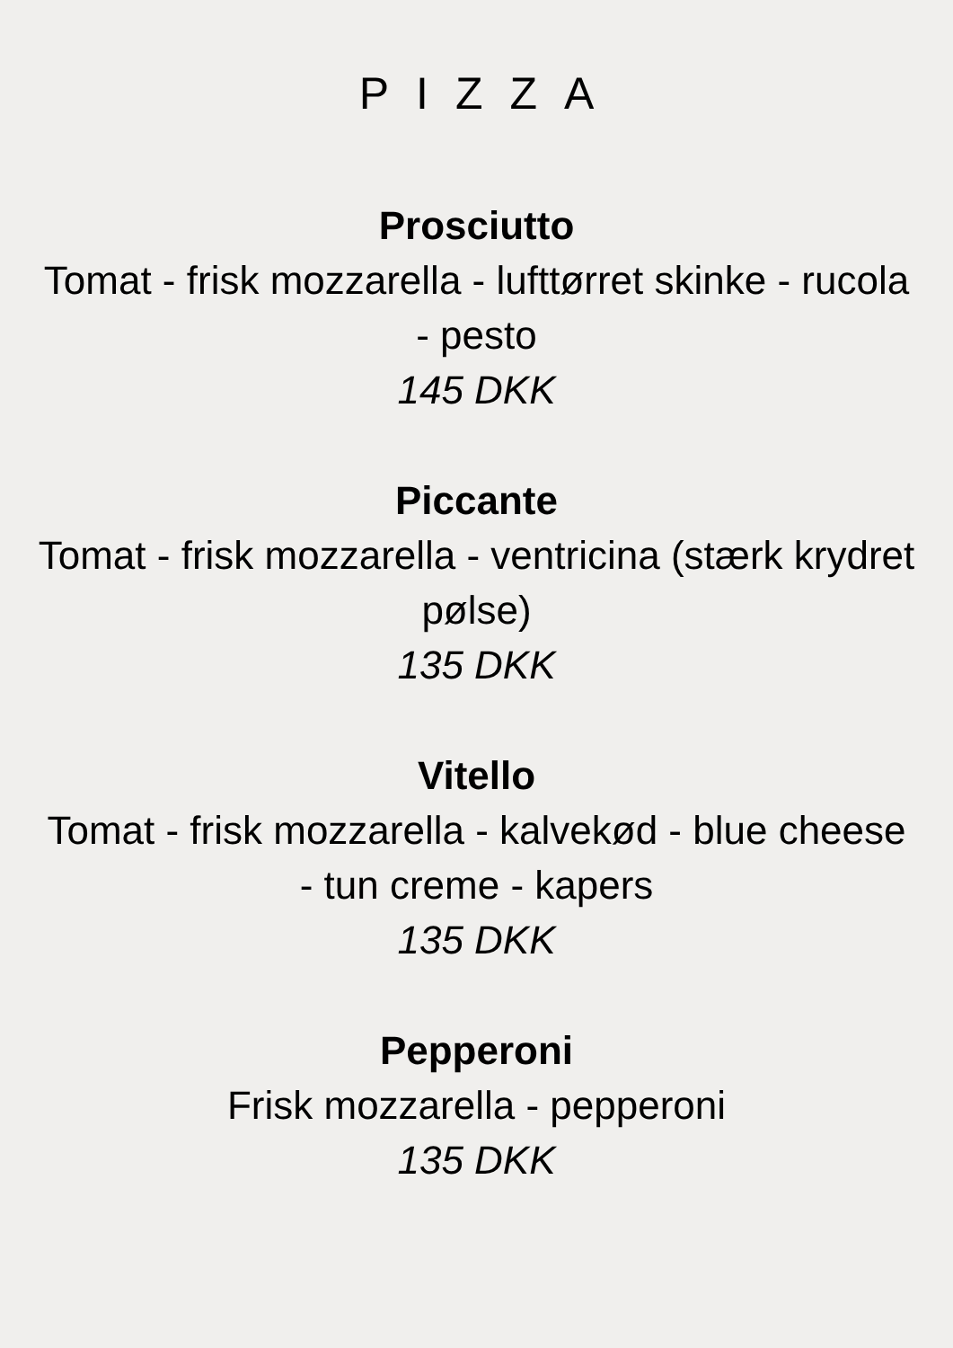PIZZA
Prosciutto
Tomat - frisk mozzarella - lufttørret skinke - rucola - pesto
145 DKK
Piccante
Tomat - frisk mozzarella - ventricina (stærk krydret pølse)
135 DKK
Vitello
Tomat - frisk mozzarella - kalvekød - blue cheese - tun creme - kapers
135 DKK
Pepperoni
Frisk mozzarella - pepperoni
135 DKK